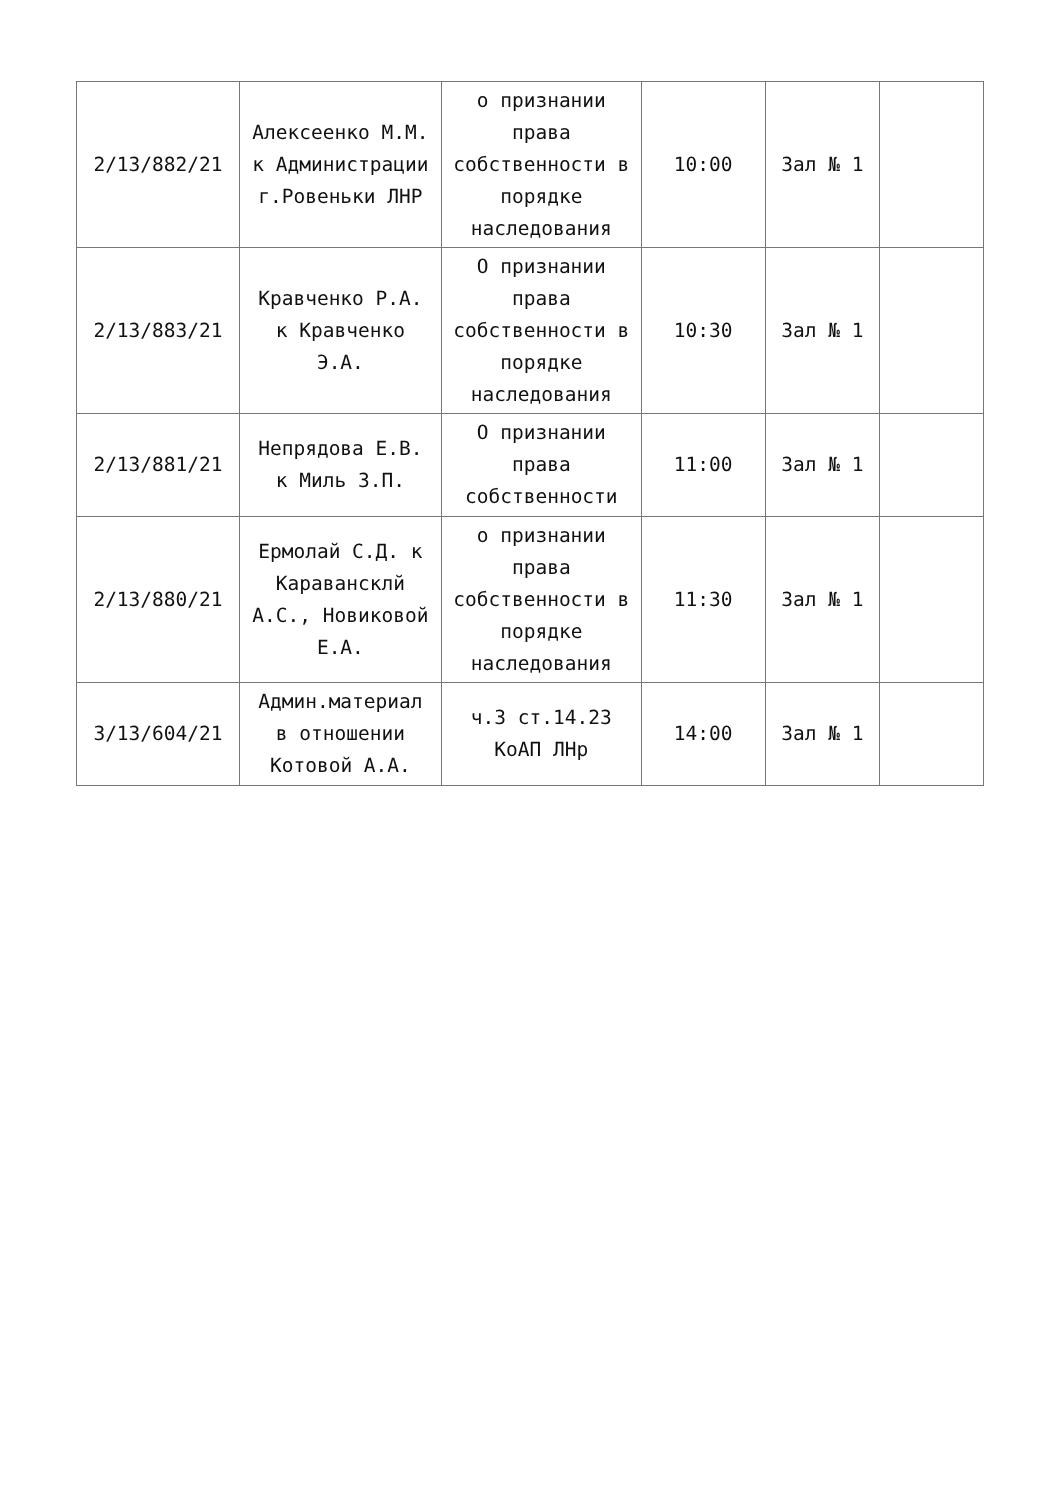| 2/13/882/21 | Алексеенко М.М. к Администрации г.Ровеньки ЛНР | о признании права собственности в порядке наследования | 10:00 | Зал № 1 | |
| 2/13/883/21 | Кравченко Р.А. к Кравченко Э.А. | О признании права собственности в порядке наследования | 10:30 | Зал № 1 | |
| 2/13/881/21 | Непрядова Е.В. к Миль З.П. | О признании права собственности | 11:00 | Зал № 1 | |
| 2/13/880/21 | Ермолай С.Д. к Каравансклй А.С., Новиковой Е.А. | о признании права собственности в порядке наследования | 11:30 | Зал № 1 | |
| 3/13/604/21 | Админ.материал в отношении Котовой А.А. | ч.3 ст.14.23 КоАП ЛНр | 14:00 | Зал № 1 | |